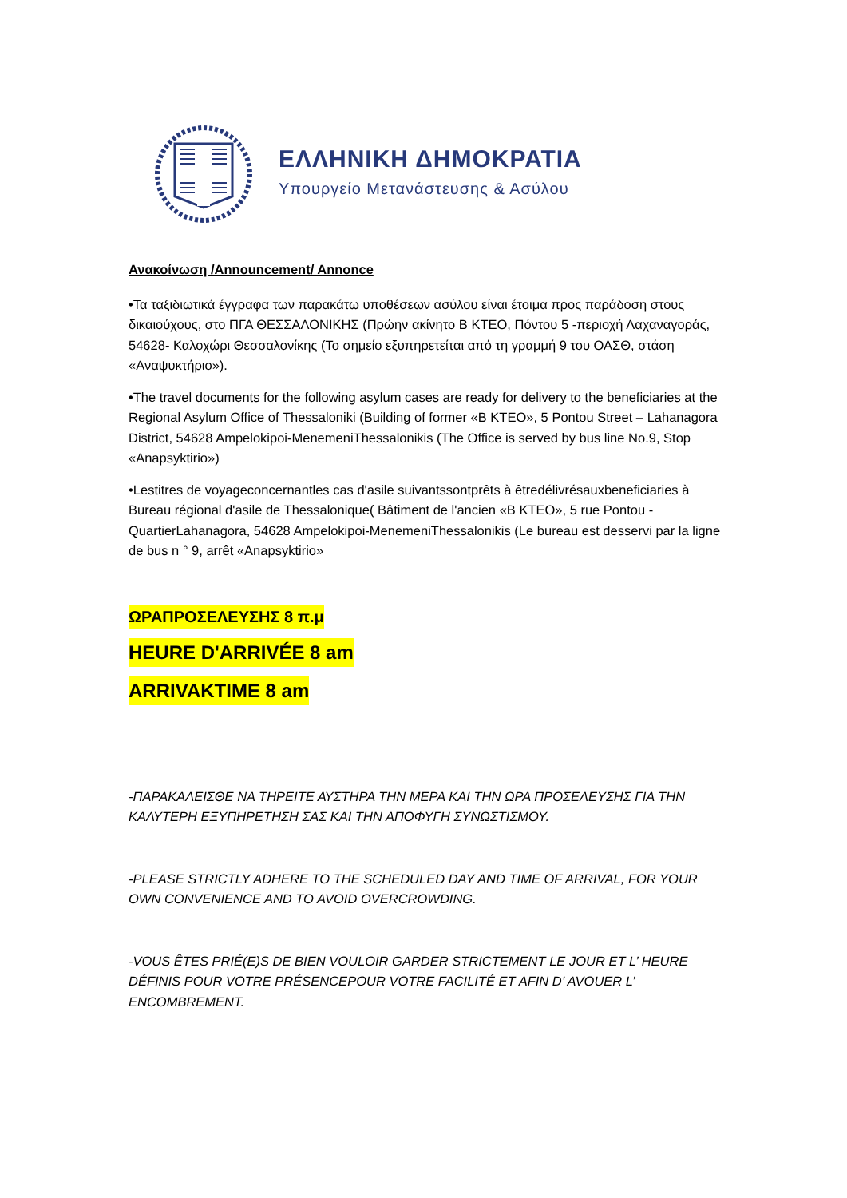ΕΛΛΗΝΙΚΗ ΔΗΜΟΚΡΑΤΙΑ
Υπουργείο Μετανάστευσης & Ασύλου
Ανακοίνωση /Announcement/ Annonce
•Τα ταξιδιωτικά έγγραφα των παρακάτω υποθέσεων ασύλου είναι έτοιμα προς παράδοση στους δικαιούχους, στο ΠΓΑ ΘΕΣΣΑΛΟΝΙΚΗΣ (Πρώην ακίνητο Β ΚΤΕΟ, Πόντου 5 -περιοχή Λαχαναγοράς, 54628- Καλοχώρι Θεσσαλονίκης (Το σημείο εξυπηρετείται από τη γραμμή 9 του ΟΑΣΘ, στάση «Αναψυκτήριο»).
•The travel documents for the following asylum cases are ready for delivery to the beneficiaries at the Regional Asylum Office of Thessaloniki (Building of former «B KTEO», 5 Pontou Street – Lahanagora District, 54628 Ampelokipoi-MenemeniThessalonikis (The Office is served by bus line No.9, Stop «Anapsyktirio»)
•Lestitres de voyageconcernantles cas d'asile suivantssontprêts à êtredélivrésauxbeneficiaries à Bureau régional d'asile de Thessalonique( Bâtiment de l'ancien «B KTEO», 5 rue Pontou - QuartierLahanagora, 54628 Ampelokipoi-MenemeniThessalonikis (Le bureau est desservi par la ligne de bus n ° 9, arrêt «Anapsyktirio»
ΩΡΑΠΡΟΣΕΛΕΥΣΗΣ 8 π.μ
HEURE D'ARRIVÉE 8 am
ARRIVAKTIME 8 am
-ΠΑΡΑΚΑΛΕΙΣΘΕ ΝΑ ΤΗΡΕΙΤΕ ΑΥΣΤΗΡΑ ΤΗΝ ΜΕΡΑ ΚΑΙ ΤΗΝ ΩΡΑ ΠΡΟΣΕΛΕΥΣΗΣ ΓΙΑ ΤΗΝ ΚΑΛΥΤΕΡΗ ΕΞΥΠΗΡΕΤΗΣΗ ΣΑΣ ΚΑΙ ΤΗΝ ΑΠΟΦΥΓΗ ΣΥΝΩΣΤΙΣΜΟΥ.
-PLEASE STRICTLY ADHERE TO THE SCHEDULED DAY AND TIME OF ARRIVAL, FOR YOUR OWN CONVENIENCE AND TO AVOID OVERCROWDING.
-VOUS ÊTES PRIÉ(E)S DE BIEN VOULOIR GARDER STRICTEMENT LE JOUR ET L’ HEURE DÉFINIS POUR VOTRE PRÉSENCEPOUR VOTRE FACILITÉ ET AFIN D’ AVOUER L’ ENCOMBREMENT.